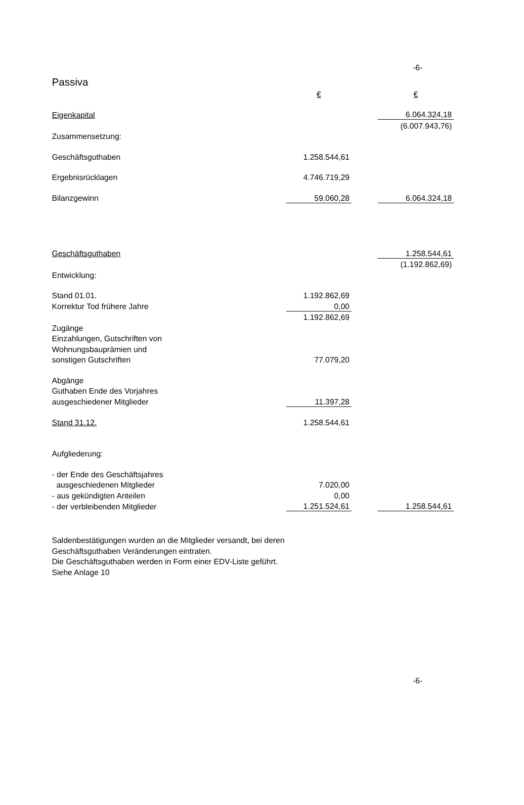-6-
Passiva
| | € | | € |
| Eigenkapital | | | 6.064.324,18 |
| | | | (6.007.943,76) |
| Zusammensetzung: | | | |
| Geschäftsguthaben | 1.258.544,61 | | |
| Ergebnisrücklagen | 4.746.719,29 | | |
| Bilanzgewinn | 59.060,28 | | 6.064.324,18 |
| Geschäftsguthaben | | | 1.258.544,61 |
| | | | (1.192.862,69) |
| Entwicklung: | | | |
| Stand 01.01. | 1.192.862,69 | | |
| Korrektur Tod frühere Jahre | 0,00 | | |
| | 1.192.862,69 | | |
| Zugänge | | | |
| Einzahlungen, Gutschriften von | | | |
| Wohnungsbauprämien und | | | |
| sonstigen Gutschriften | 77.079,20 | | |
| Abgänge | | | |
| Guthaben Ende des Vorjahres | | | |
| ausgeschiedener Mitglieder | 11.397,28 | | |
| Stand 31.12. | 1.258.544,61 | | |
| Aufgliederung: | | | |
| - der Ende des Geschäftsjahres | | | |
| ausgeschiedenen Mitglieder | 7.020,00 | | |
| - aus gekündigten Anteilen | 0,00 | | |
| - der verbleibenden Mitglieder | 1.251.524,61 | | 1.258.544,61 |
Saldenbestätigungen wurden an die Mitglieder versandt, bei deren
Geschäftsguthaben Veränderungen eintraten.
Die Geschäftsguthaben werden in Form einer EDV-Liste geführt.
Siehe Anlage 10
-6-